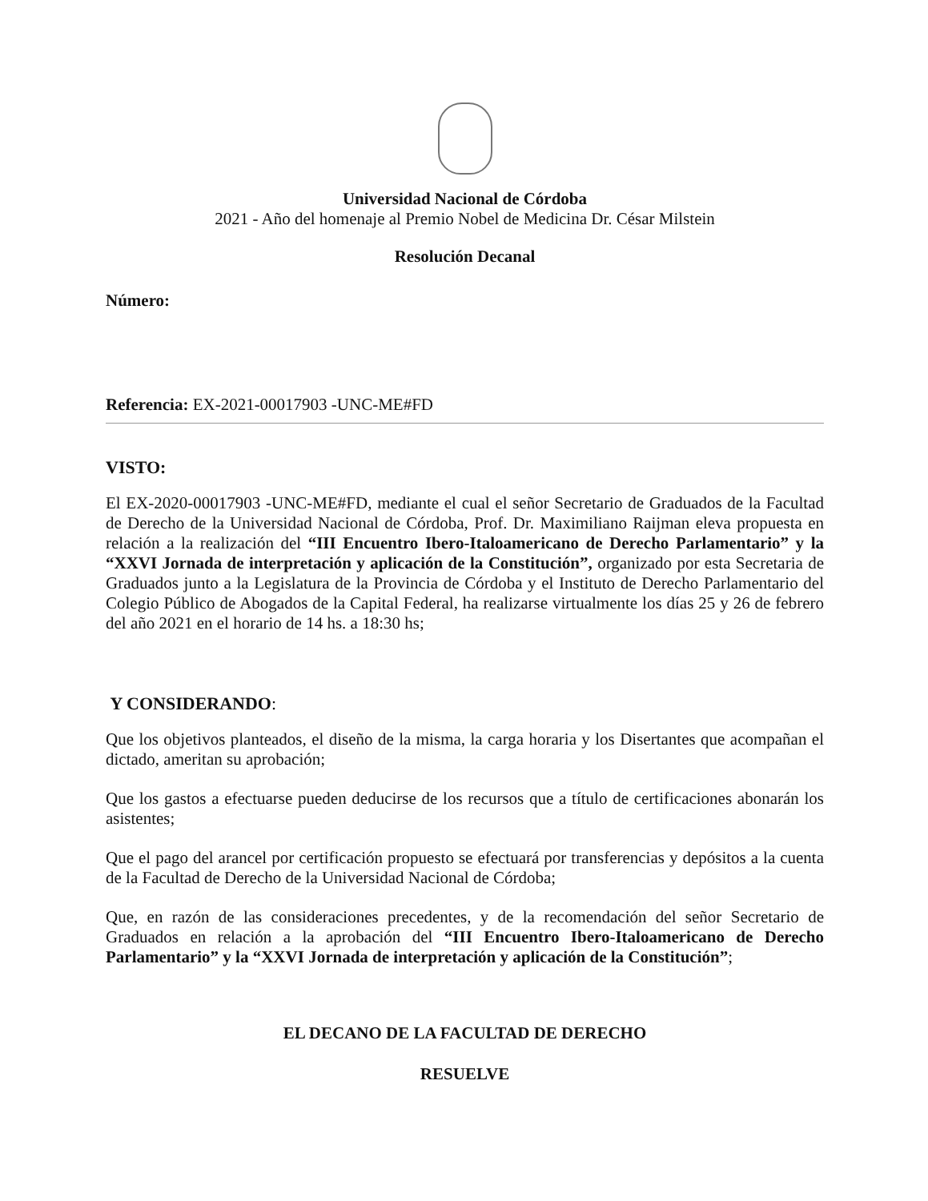Universidad Nacional de Córdoba
2021 - Año del homenaje al Premio Nobel de Medicina Dr. César Milstein
Resolución Decanal
Número:
Referencia: EX-2021-00017903 -UNC-ME#FD
VISTO:
El EX-2020-00017903 -UNC-ME#FD, mediante el cual el señor Secretario de Graduados de la Facultad de Derecho de la Universidad Nacional de Córdoba, Prof. Dr. Maximiliano Raijman eleva propuesta en relación a la realización del “III Encuentro Ibero-Italoamericano de Derecho Parlamentario” y la “XXVI Jornada de interpretación y aplicación de la Constitución”, organizado por esta Secretaria de Graduados junto a la Legislatura de la Provincia de Córdoba y el Instituto de Derecho Parlamentario del Colegio Público de Abogados de la Capital Federal, ha realizarse virtualmente los días 25 y 26 de febrero del año 2021 en el horario de 14 hs. a 18:30 hs;
Y CONSIDERANDO:
Que los objetivos planteados, el diseño de la misma, la carga horaria y los Disertantes que acompañan el dictado, ameritan su aprobación;
Que los gastos a efectuarse pueden deducirse de los recursos que a título de certificaciones abonarán los asistentes;
Que el pago del arancel por certificación propuesto se efectuará por transferencias y depósitos a la cuenta de la Facultad de Derecho de la Universidad Nacional de Córdoba;
Que, en razón de las consideraciones precedentes, y de la recomendación del señor Secretario de Graduados en relación a la aprobación del “III Encuentro Ibero-Italoamericano de Derecho Parlamentario” y la “XXVI Jornada de interpretación y aplicación de la Constitución”;
EL DECANO DE LA FACULTAD DE DERECHO
RESUELVE